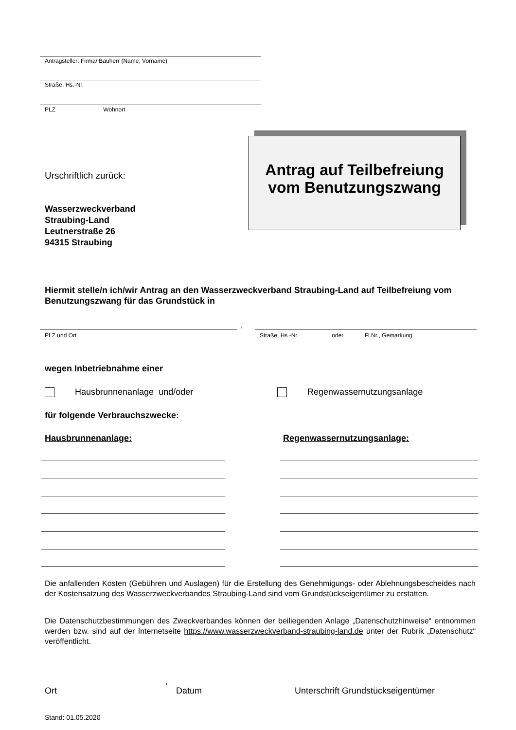Antragsteller: Firma/ Bauherr (Name, Vorname)
Straße, Hs.-Nr.
PLZ Wohnort
Antrag auf Teilbefreiung
vom Benutzungszwang
Urschriftlich zurück:
Wasserzweckverband
Straubing-Land
Leutnerstraße 26
94315 Straubing
Hiermit stelle/n ich/wir Antrag an den Wasserzweckverband Straubing-Land auf Teilbefreiung vom Benutzungszwang für das Grundstück in
,
PLZ und Ort
Straße, Hs.-Nr. oder Fl.Nr., Gemarkung
wegen Inbetriebnahme einer
Hausbrunnenanlage und/oder Regenwassernutzungsanlage
für folgende Verbrauchszwecke:
Hausbrunnenanlage: Regenwassernutzungsanlage:
Die anfallenden Kosten (Gebühren und Auslagen) für die Erstellung des Genehmigungs- oder Ablehnungsbescheides nach der Kostensatzung des Wasserzweckverbandes Straubing-Land sind vom Grundstückseigentümer zu erstatten.
Die Datenschutzbestimmungen des Zweckverbandes können der beiliegenden Anlage „Datenschutzhinweise“ entnommen werden bzw. sind auf der Internetseite https://www.wasserzweckverband-straubing-land.de unter der Rubrik „Datenschutz“ veröffentlicht.
,
Ort Datum
Unterschrift Grundstückseigentümer
Stand: 01.05.2020